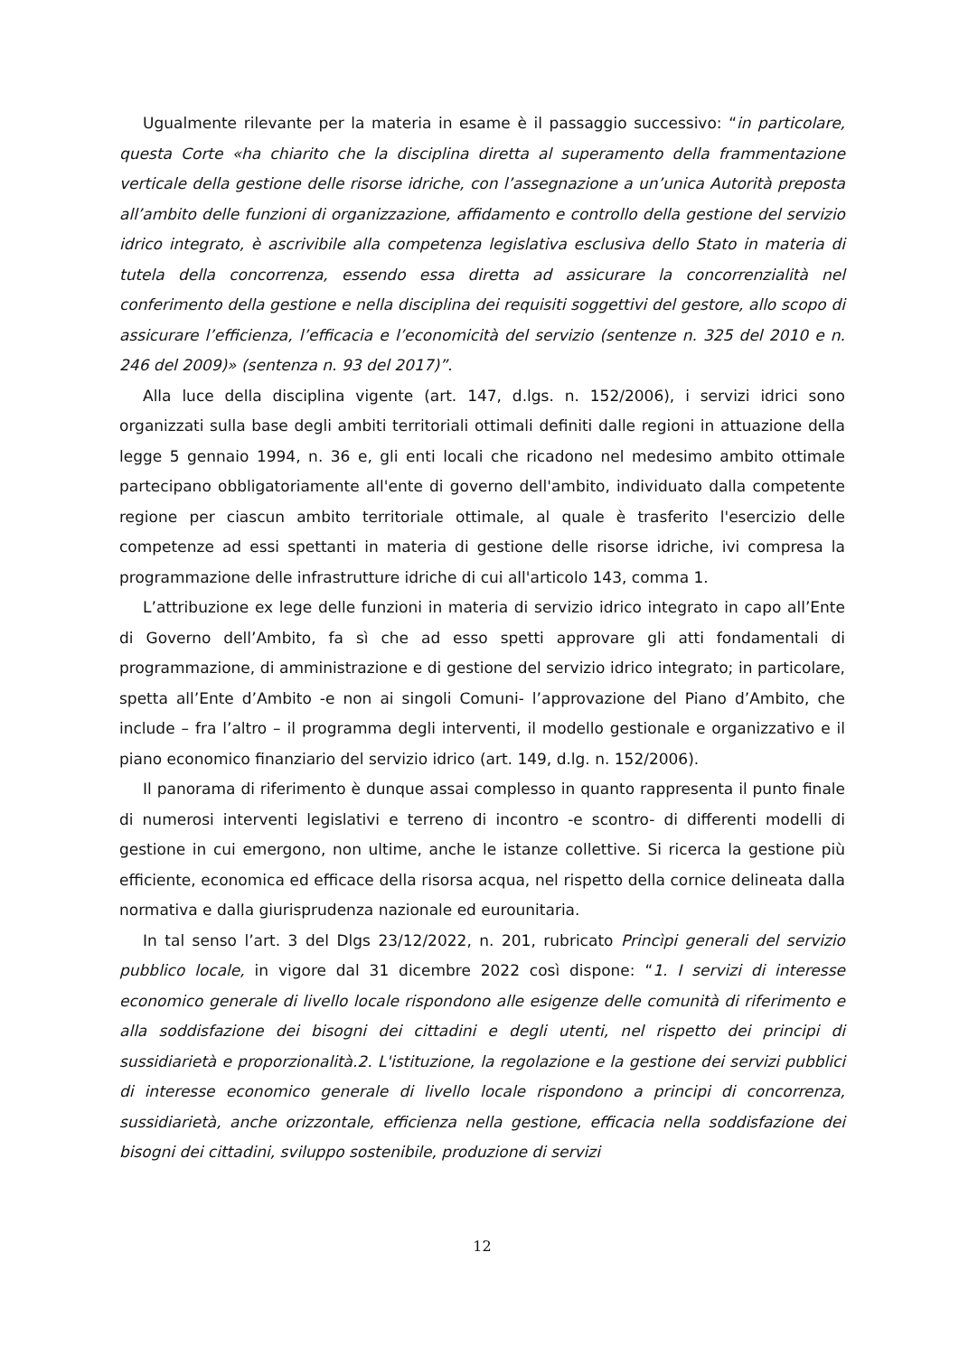Ugualmente rilevante per la materia in esame è il passaggio successivo: “in particolare, questa Corte «ha chiarito che la disciplina diretta al superamento della frammentazione verticale della gestione delle risorse idriche, con l’assegnazione a un’unica Autorità preposta all’ambito delle funzioni di organizzazione, affidamento e controllo della gestione del servizio idrico integrato, è ascrivibile alla competenza legislativa esclusiva dello Stato in materia di tutela della concorrenza, essendo essa diretta ad assicurare la concorrenzialità nel conferimento della gestione e nella disciplina dei requisiti soggettivi del gestore, allo scopo di assicurare l’efficienza, l’efficacia e l’economicità del servizio (sentenze n. 325 del 2010 e n. 246 del 2009)» (sentenza n. 93 del 2017)”.
Alla luce della disciplina vigente (art. 147, d.lgs. n. 152/2006), i servizi idrici sono organizzati sulla base degli ambiti territoriali ottimali definiti dalle regioni in attuazione della legge 5 gennaio 1994, n. 36 e, gli enti locali che ricadono nel medesimo ambito ottimale partecipano obbligatoriamente all'ente di governo dell'ambito, individuato dalla competente regione per ciascun ambito territoriale ottimale, al quale è trasferito l'esercizio delle competenze ad essi spettanti in materia di gestione delle risorse idriche, ivi compresa la programmazione delle infrastrutture idriche di cui all'articolo 143, comma 1.
L’attribuzione ex lege delle funzioni in materia di servizio idrico integrato in capo all’Ente di Governo dell’Ambito, fa sì che ad esso spetti approvare gli atti fondamentali di programmazione, di amministrazione e di gestione del servizio idrico integrato; in particolare, spetta all’Ente d’Ambito -e non ai singoli Comuni- l’approvazione del Piano d’Ambito, che include – fra l’altro – il programma degli interventi, il modello gestionale e organizzativo e il piano economico finanziario del servizio idrico (art. 149, d.lg. n. 152/2006).
Il panorama di riferimento è dunque assai complesso in quanto rappresenta il punto finale di numerosi interventi legislativi e terreno di incontro -e scontro- di differenti modelli di gestione in cui emergono, non ultime, anche le istanze collettive. Si ricerca la gestione più efficiente, economica ed efficace della risorsa acqua, nel rispetto della cornice delineata dalla normativa e dalla giurisprudenza nazionale ed eurounitaria.
In tal senso l’art. 3 del Dlgs 23/12/2022, n. 201, rubricato Princìpi generali del servizio pubblico locale, in vigore dal 31 dicembre 2022 così dispone: “1. I servizi di interesse economico generale di livello locale rispondono alle esigenze delle comunità di riferimento e alla soddisfazione dei bisogni dei cittadini e degli utenti, nel rispetto dei principi di sussidiarietà e proporzionalità.2. L'istituzione, la regolazione e la gestione dei servizi pubblici di interesse economico generale di livello locale rispondono a principi di concorrenza, sussidiarietà, anche orizzontale, efficienza nella gestione, efficacia nella soddisfazione dei bisogni dei cittadini, sviluppo sostenibile, produzione di servizi
12